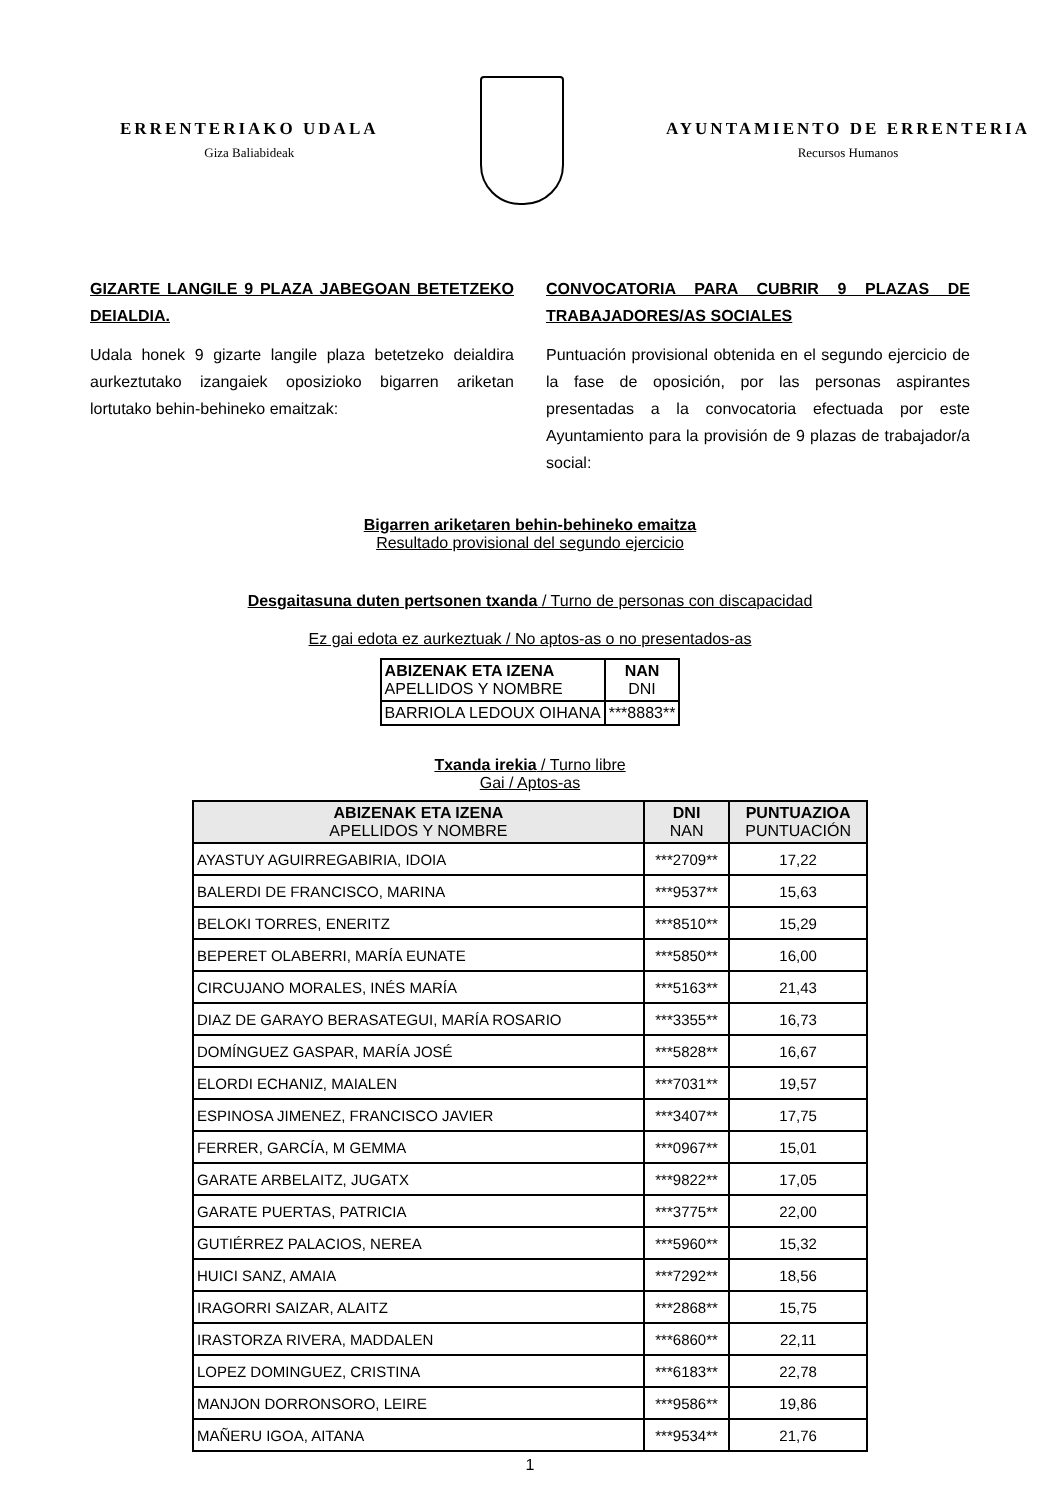ERRENTERIAKO UDALA
Giza Baliabideak
AYUNTAMIENTO DE ERRENTERIA
Recursos Humanos
GIZARTE LANGILE 9 PLAZA JABEGOAN BETETZEKO DEIALDIA.
Udala honek 9 gizarte langile plaza betetzeko deialdira aurkeztutako izangaiek oposizioko bigarren ariketan lortutako behin-behineko emaitzak:
CONVOCATORIA PARA CUBRIR 9 PLAZAS DE TRABAJADORES/AS SOCIALES
Puntuación provisional obtenida en el segundo ejercicio de la fase de oposición, por las personas aspirantes presentadas a la convocatoria efectuada por este Ayuntamiento para la provisión de 9 plazas de trabajador/a social:
Bigarren ariketaren behin-behineko emaitza
Resultado provisional del segundo ejercicio
Desgaitasuna duten pertsonen txanda / Turno de personas con discapacidad
Ez gai edota ez aurkeztuak / No aptos-as o no presentados-as
| ABIZENAK ETA IZENA APELLIDOS Y NOMBRE | NAN DNI |
| BARRIOLA LEDOUX OIHANA | ***8883** |
Txanda irekia / Turno libre
Gai / Aptos-as
| ABIZENAK ETA IZENA APELLIDOS Y NOMBRE | DNI NAN | PUNTUAZIOA PUNTUACIÓN |
| --- | --- | --- |
| AYASTUY AGUIRREGABIRIA, IDOIA | ***2709** | 17,22 |
| BALERDI DE FRANCISCO, MARINA | ***9537** | 15,63 |
| BELOKI TORRES, ENERITZ | ***8510** | 15,29 |
| BEPERET OLABERRI, MARÍA EUNATE | ***5850** | 16,00 |
| CIRCUJANO MORALES, INÉS MARÍA | ***5163** | 21,43 |
| DIAZ DE GARAYO BERASATEGUI, MARÍA ROSARIO | ***3355** | 16,73 |
| DOMÍNGUEZ GASPAR, MARÍA JOSÉ | ***5828** | 16,67 |
| ELORDI ECHANIZ, MAIALEN | ***7031** | 19,57 |
| ESPINOSA JIMENEZ, FRANCISCO JAVIER | ***3407** | 17,75 |
| FERRER, GARCÍA, M GEMMA | ***0967** | 15,01 |
| GARATE ARBELAITZ, JUGATX | ***9822** | 17,05 |
| GARATE PUERTAS, PATRICIA | ***3775** | 22,00 |
| GUTIÉRREZ PALACIOS, NEREA | ***5960** | 15,32 |
| HUICI SANZ, AMAIA | ***7292** | 18,56 |
| IRAGORRI SAIZAR, ALAITZ | ***2868** | 15,75 |
| IRASTORZA RIVERA, MADDALEN | ***6860** | 22,11 |
| LOPEZ DOMINGUEZ, CRISTINA | ***6183** | 22,78 |
| MANJON DORRONSORO, LEIRE | ***9586** | 19,86 |
| MAÑERU IGOA, AITANA | ***9534** | 21,76 |
1